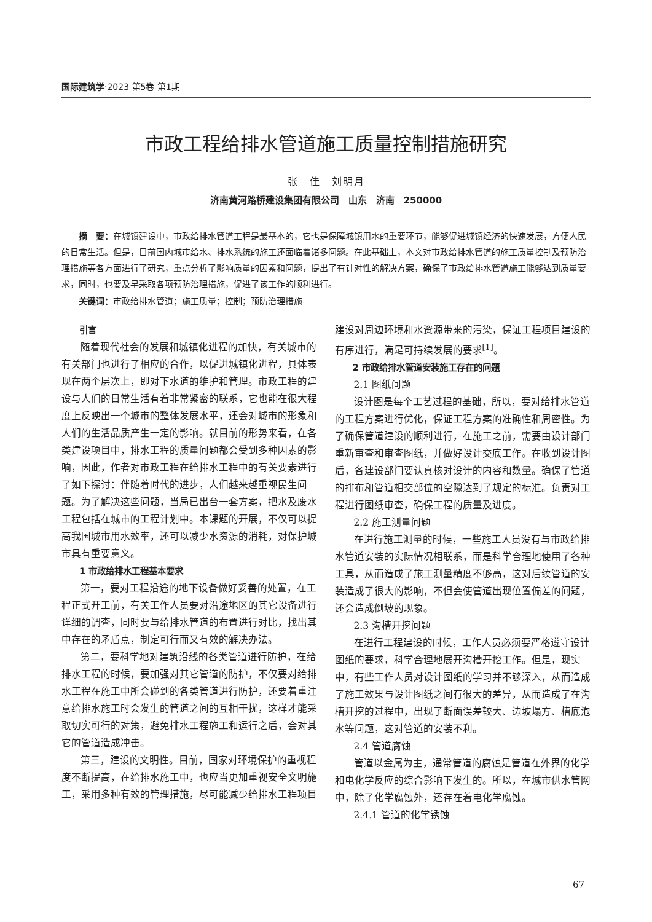国际建筑学·2023 第5卷 第1期
市政工程给排水管道施工质量控制措施研究
张　佳　刘明月
济南黄河路桥建设集团有限公司　山东　济南　250000
摘　要：在城镇建设中，市政给排水管道工程是最基本的，它也是保障城镇用水的重要环节，能够促进城镇经济的快速发展，方便人民的日常生活。但是，目前国内城市给水、排水系统的施工还面临着诸多问题。在此基础上，本文对市政给排水管道的施工质量控制及预防治理措施等各方面进行了研究，重点分析了影响质量的因素和问题，提出了有针对性的解决方案，确保了市政给排水管道施工能够达到质量要求，同时，也要及早采取各项预防治理措施，促进了该工作的顺利进行。
关键词：市政给排水管道；施工质量；控制；预防治理措施
引言
随着现代社会的发展和城镇化进程的加快，有关城市的有关部门也进行了相应的合作，以促进城镇化进程，具体表现在两个层次上，即对下水道的维护和管理。市政工程的建设与人们的日常生活有着非常紧密的联系，它也能在很大程度上反映出一个城市的整体发展水平，还会对城市的形象和人们的生活品质产生一定的影响。就目前的形势来看，在各类建设项目中，排水工程的质量问题都会受到多种因素的影响，因此，作者对市政工程在给排水工程中的有关要素进行了如下探讨：伴随着时代的进步，人们越来越重视民生问题。为了解决这些问题，当局已出台一套方案，把水及废水工程包括在城市的工程计划中。本课题的开展，不仅可以提高我国城市用水效率，还可以减少水资源的消耗，对保护城市具有重要意义。
1 市政给排水工程基本要求
第一，要对工程沿途的地下设备做好妥善的处置，在工程正式开工前，有关工作人员要对沿途地区的其它设备进行详细的调查，同时要与给排水管道的布置进行对比，找出其中存在的矛盾点，制定可行而又有效的解决办法。
第二，要科学地对建筑沿线的各类管道进行防护，在给排水工程的时候，要加强对其它管道的防护，不仅要对给排水工程在施工中所会碰到的各类管道进行防护，还要着重注意给排水施工时会发生的管道之间的互相干扰，这样才能采取切实可行的对策，避免排水工程施工和运行之后，会对其它的管道造成冲击。
第三，建设的文明性。目前，国家对环境保护的重视程度不断提高，在给排水施工中，也应当更加重视安全文明施工，采用多种有效的管理措施，尽可能减少给排水工程项目建设对周边环境和水资源带来的污染，保证工程项目建设的有序进行，满足可持续发展的要求<sup>[1]</sup>。
2 市政给排水管道安装施工存在的问题
2.1 图纸问题
设计图是每个工艺过程的基础，所以，要对给排水管道的工程方案进行优化，保证工程方案的准确性和周密性。为了确保管道建设的顺利进行，在施工之前，需要由设计部门重新审查和审查图纸，并做好设计交底工作。在收到设计图后，各建设部门要认真核对设计的内容和数量。确保了管道的排布和管道相交部位的空隙达到了规定的标准。负责对工程进行图纸审查，确保工程的质量及进度。
2.2 施工测量问题
在进行施工测量的时候，一些施工人员没有与市政给排水管道安装的实际情况相联系，而是科学合理地使用了各种工具，从而造成了施工测量精度不够高，这对后续管道的安装造成了很大的影响，不但会使管道出现位置偏差的问题，还会造成倒坡的现象。
2.3 沟槽开挖问题
在进行工程建设的时候，工作人员必须要严格遵守设计图纸的要求，科学合理地展开沟槽开挖工作。但是，现实中，有些工作人员对设计图纸的学习并不够深入，从而造成了施工效果与设计图纸之间有很大的差异，从而造成了在沟槽开挖的过程中，出现了断面误差较大、边坡塌方、槽底泡水等问题，这对管道的安装不利。
2.4 管道腐蚀
管道以金属为主，通常管道的腐蚀是管道在外界的化学和电化学反应的综合影响下发生的。所以，在城市供水管网中，除了化学腐蚀外，还存在着电化学腐蚀。
2.4.1 管道的化学锈蚀
67